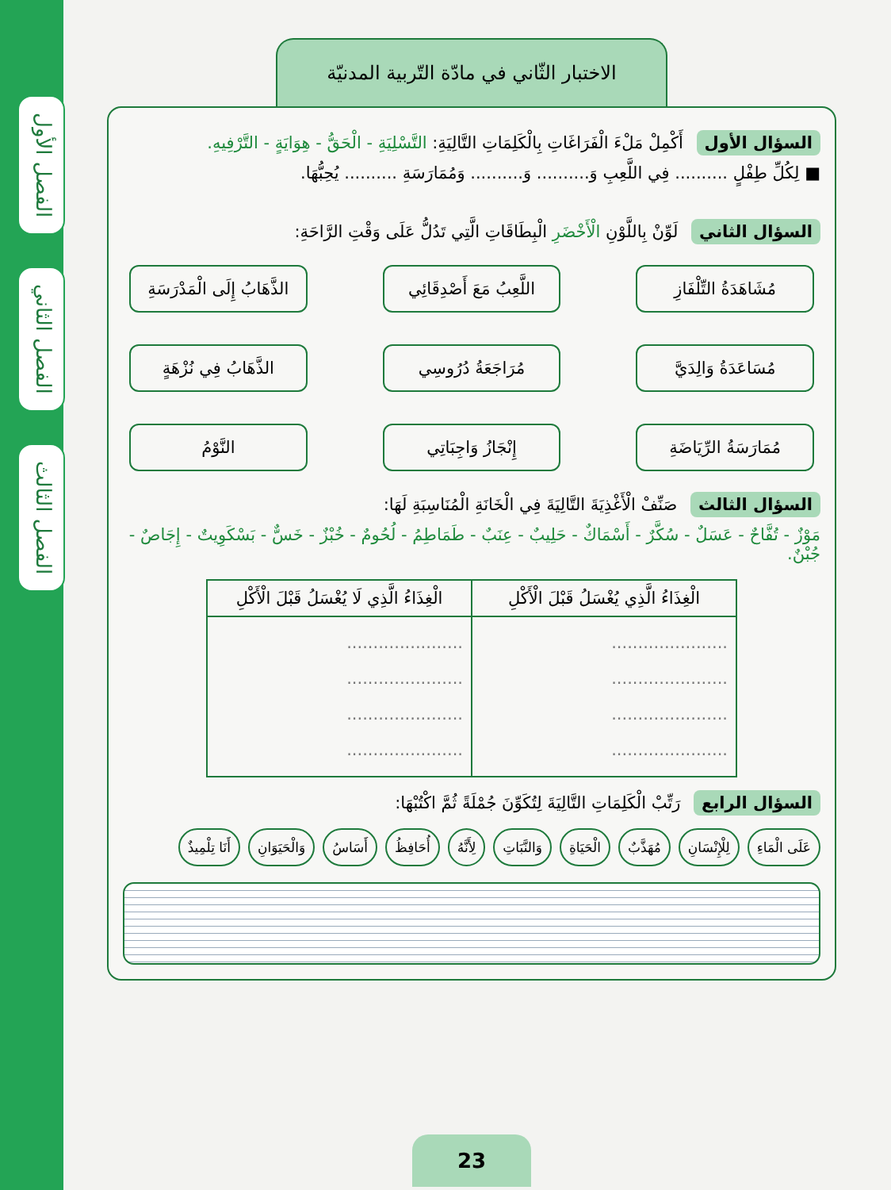الفصل الأول
الفصل الثاني
الفصل الثالث
الاختبار الثّاني في مادّة التّربية المدنيّة
السؤال الأول أَكْمِلْ مَلْءَ الْفَرَاغَاتِ بِالْكَلِمَاتِ التَّالِيَةِ: التَّسْلِيَةِ - الْحَقُّ - هِوَايَةٍ - التَّرْفِيهِ.
■ لِكُلِّ طِفْلٍ .......... فِي اللَّعِبِ وَ.......... وَ.......... وَمُمَارَسَةِ .......... يُحِبُّهَا.
السؤال الثاني لَوِّنْ بِاللَّوْنِ الْأَخْضَرِ الْبِطَاقَاتِ الَّتِي تَدُلُّ عَلَى وَقْتِ الرَّاحَةِ:
مُشَاهَدَةُ التِّلْفَازِ
اللَّعِبُ مَعَ أَصْدِقَائِي
الذَّهَابُ إِلَى الْمَدْرَسَةِ
مُسَاعَدَةُ وَالِدَيَّ
مُرَاجَعَةُ دُرُوسِي
الذَّهَابُ فِي نُزْهَةٍ
مُمَارَسَةُ الرِّيَاضَةِ
إِنْجَازُ وَاجِبَاتِي
النَّوْمُ
السؤال الثالث صَنِّفْ الْأَغْذِيَةَ التَّالِيَةَ فِي الْخَانَةِ الْمُنَاسِبَةِ لَهَا:
مَوْزٌ - تُفَّاحٌ - عَسَلٌ - سُكَّرٌ - أَسْمَاكٌ - حَلِيبٌ - عِنَبٌ - طَمَاطِمُ - لُحُومٌ - خُبْزٌ - خَسٌّ - بَسْكَوِيتٌ - إِجَاصٌ - جُبْنٌ.
| الْغِذَاءُ الَّذِي يُغْسَلُ قَبْلَ الْأَكْلِ | الْغِذَاءُ الَّذِي لَا يُغْسَلُ قَبْلَ الْأَكْلِ |
| --- | --- |
| ...................... ...................... ...................... ...................... | ...................... ...................... ...................... ...................... |
السؤال الرابع رَتِّبْ الْكَلِمَاتِ التَّالِيَةَ لِتُكَوِّنَ جُمْلَةً ثُمَّ اكْتُبْهَا:
عَلَى الْمَاءِ لِلْإِنْسَانِ مُهَذَّبٌ الْحَيَاةِ وَالنَّبَاتِ لِأَنَّهُ أُحَافِظُ أَسَاسُ وَالْحَيَوَانِ أَنَا تِلْمِيذٌ
23